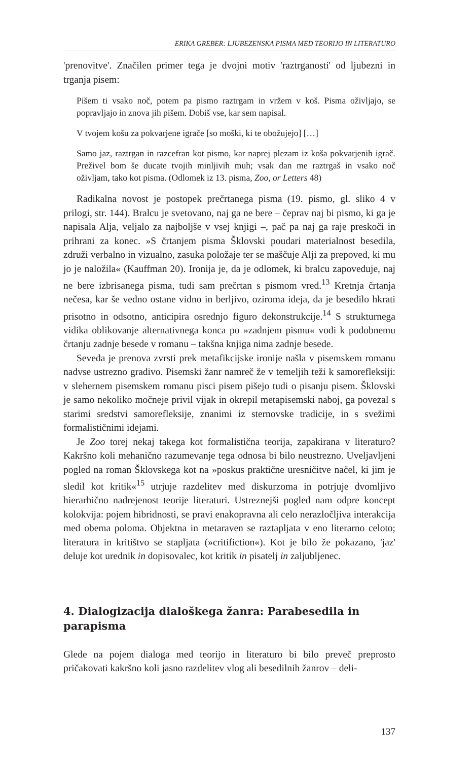ERIKA GREBER: LJUBEZENSKA PISMA MED TEORIJO IN LITERATURO
'prenovitve'. Značilen primer tega je dvojni motiv 'raztrganosti' od ljubezni in trganja pisem:
Pišem ti vsako noč, potem pa pismo raztrgam in vržem v koš. Pisma oživljajo, se popravljajo in znova jih pišem. Dobiš vse, kar sem napisal.
V tvojem košu za pokvarjene igrače [so moški, ki te obožujejo] […]
Samo jaz, raztrgan in razcefran kot pismo, kar naprej plezam iz koša pokvarjenih igrač. Preživel bom še ducate tvojih minljivih muh; vsak dan me raztrgaš in vsako noč oživljam, tako kot pisma. (Odlomek iz 13. pisma, Zoo, or Letters 48)
Radikalna novost je postopek prečrtanega pisma (19. pismo, gl. sliko 4 v prilogi, str. 144). Bralcu je svetovano, naj ga ne bere – čeprav naj bi pismo, ki ga je napisala Alja, veljalo za najboljše v vsej knjigi –, pač pa naj ga raje preskoči in prihrani za konec. »S črtanjem pisma Šklovski poudari materialnost besedila, združi verbalno in vizualno, zasuka položaje ter se maščuje Alji za prepoved, ki mu jo je naložila« (Kauffman 20). Ironija je, da je odlomek, ki bralcu zapoveduje, naj ne bere izbrisanega pisma, tudi sam prečrtan s pismom vred.<sup>13</sup> Kretnja črtanja nečesa, kar še vedno ostane vidno in berljivo, oziroma ideja, da je besedilo hkrati prisotno in odsotno, anticipira osrednjo figuro dekonstrukcije.<sup>14</sup> S strukturnega vidika oblikovanje alternativnega konca po »zadnjem pismu« vodi k podobnemu črtanju zadnje besede v romanu – takšna knjiga nima zadnje besede.
Seveda je prenova zvrsti prek metafikcijske ironije našla v pisemskem romanu nadvse ustrezno gradivo. Pisemski žanr namreč že v temeljih teži k samorefleksiji: v slehernem pisemskem romanu pisci pisem pišejo tudi o pisanju pisem. Šklovski je samo nekoliko močneje privil vijak in okrepil metapisemski naboj, ga povezal s starimi sredstvi samorefleksije, znanimi iz sternovske tradicije, in s svežimi formalističnimi idejami.
Je Zoo torej nekaj takega kot formalistična teorija, zapakirana v literaturo? Kakršno koli mehanično razumevanje tega odnosa bi bilo neustrezno. Uveljavljeni pogled na roman Šklovskega kot na »poskus praktične uresničitve načel, ki jim je sledil kot kritik«<sup>15</sup> utrjuje razdelitev med diskurzoma in potrjuje dvomljivo hierarhično nadrejenost teorije literaturi. Ustreznejši pogled nam odpre koncept kolokvija: pojem hibridnosti, se pravi enakopravna ali celo nerazločljiva interakcija med obema poloma. Objektna in metaraven se raztapljata v eno literarno celoto; literatura in kritištvo se stapljata (»critifiction«). Kot je bilo že pokazano, 'jaz' deluje kot urednik in dopisovalec, kot kritik in pisatelj in zaljubljenec.
4. Dialogizacija dialoškega žanra: Parabesedila in parapisma
Glede na pojem dialoga med teorijo in literaturo bi bilo preveč preprosto pričakovati kakršno koli jasno razdelitev vlog ali besedilnih žanrov – deli-
137